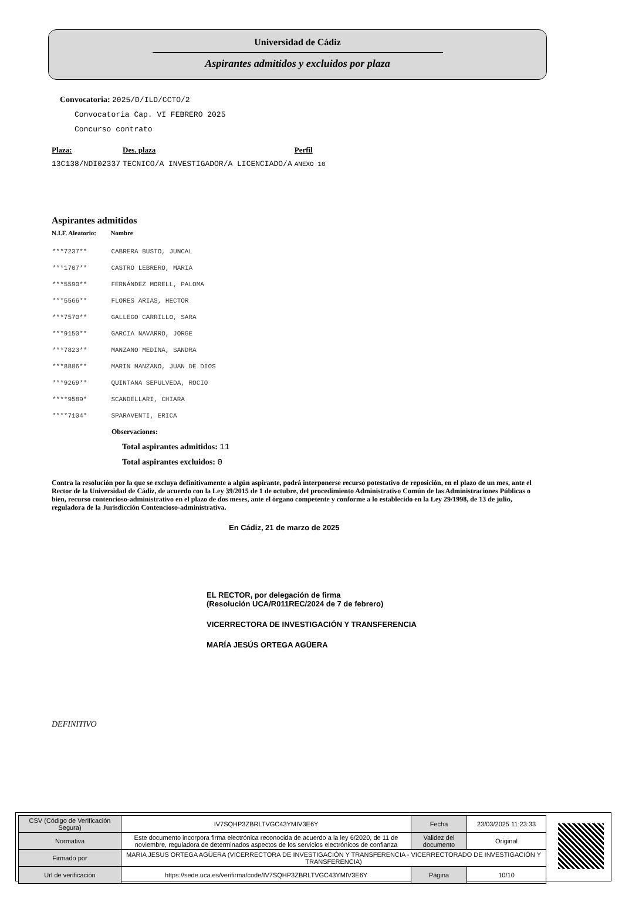Universidad de Cádiz
Aspirantes admitidos y excluidos por plaza
Convocatoria: 2025/D/ILD/CCTO/2
Convocatoria Cap. VI FEBRERO 2025
Concurso contrato
| Plaza: | Des. plaza | Perfil |
| --- | --- | --- |
| 13C138/NDI02337 | TECNICO/A INVESTIGADOR/A LICENCIADO/A | ANEXO 10 |
Aspirantes admitidos
| N.I.F. Aleatorio: | Nombre |
| --- | --- |
| ***7237** | CABRERA BUSTO, JUNCAL |
| ***1707** | CASTRO LEBRERO, MARIA |
| ***5590** | FERNÁNDEZ MORELL, PALOMA |
| ***5566** | FLORES ARIAS, HECTOR |
| ***7570** | GALLEGO CARRILLO, SARA |
| ***9150** | GARCIA NAVARRO, JORGE |
| ***7823** | MANZANO MEDINA, SANDRA |
| ***8886** | MARIN MANZANO, JUAN DE DIOS |
| ***9269** | QUINTANA SEPULVEDA, ROCIO |
| ****9589* | SCANDELLARI, CHIARA |
| ****7104* | SPARAVENTI, ERICA |
Observaciones:
Total aspirantes admitidos: 11
Total aspirantes excluidos: 0
Contra la resolución por la que se excluya definitivamente a algún aspirante, podrá interponerse recurso potestativo de reposición, en el plazo de un mes, ante el Rector de la Universidad de Cádiz, de acuerdo con la Ley 39/2015 de 1 de octubre, del procedimiento Administrativo Común de las Administraciones Públicas o bien, recurso contencioso-administrativo en el plazo de dos meses, ante el órgano competente y conforme a lo establecido en la Ley 29/1998, de 13 de julio, reguladora de la Jurisdicción Contencioso-administrativa.
En Cádiz, 21 de marzo de 2025
EL RECTOR, por delegación de firma
(Resolución UCA/R011REC/2024 de 7 de febrero)
VICERRECTORA DE INVESTIGACIÓN Y TRANSFERENCIA
MARÍA JESÚS ORTEGA AGÜERA
DEFINITIVO
| CSV (Código de Verificación Segura) | IV7SQHP3ZBRLTVGC43YMIV3E6Y | Fecha | 23/03/2025 11:23:33 |
| Normativa | Este documento incorpora firma electrónica reconocida de acuerdo a la ley 6/2020, de 11 de noviembre, reguladora de determinados aspectos de los servicios electrónicos de confianza | Validez del documento | Original |
| Firmado por | MARIA JESUS ORTEGA AGÜERA (VICERRECTORA DE INVESTIGACIÓN Y TRANSFERENCIA - VICERRECTORADO DE INVESTIGACIÓN Y TRANSFERENCIA) | | |
| Url de verificación | https://sede.uca.es/verifirma/code/IV7SQHP3ZBRLTVGC43YMIV3E6Y | Página | 10/10 |